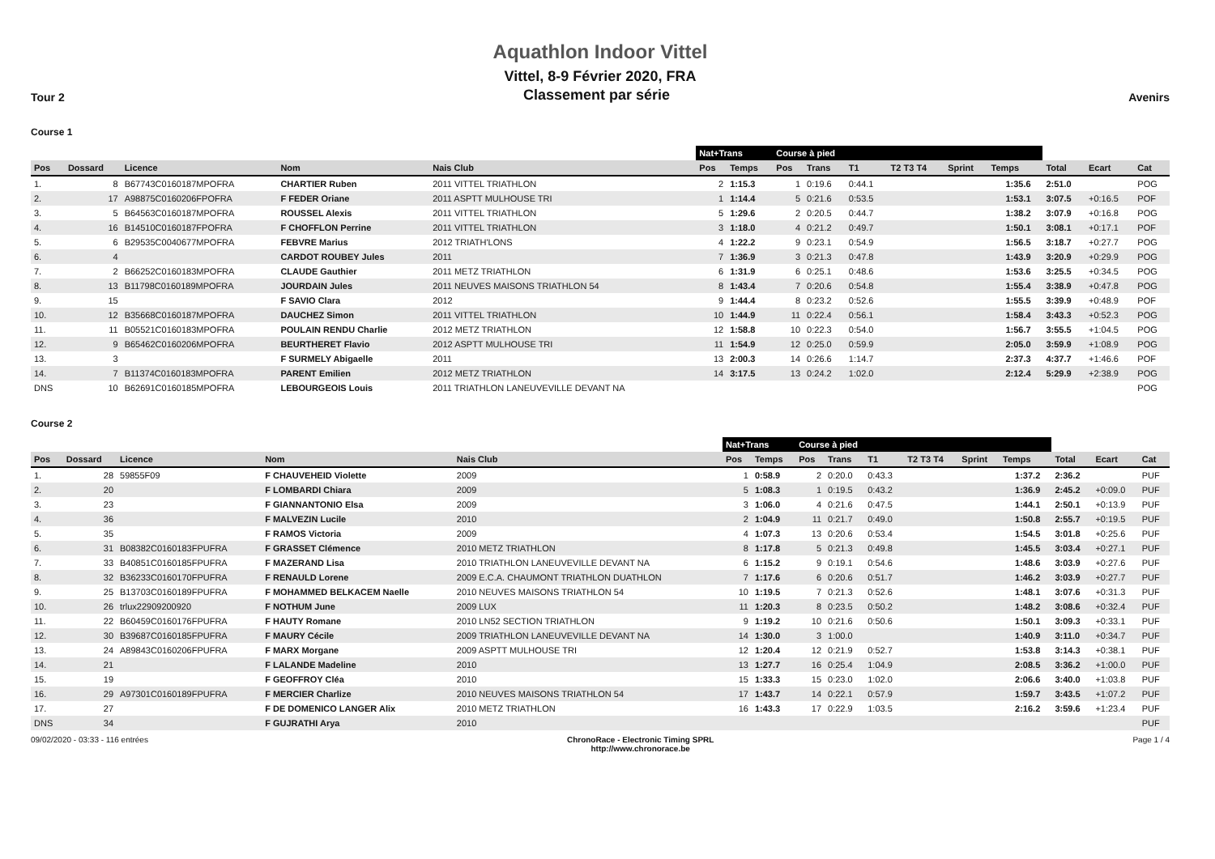Aquathlon Indoor Vittel
Vittel, 8-9 Février 2020, FRA
Tour 2
Classement par série
Avenirs
Course 1
| | | | | | Nat+Trans | | Course à pied | | | | | | | | | |
| --- | --- | --- | --- | --- | --- | --- | --- | --- | --- | --- | --- | --- | --- | --- | --- | --- |
| Pos | Dossard | Licence | Nom | Nais Club | Pos | Temps | Pos | Trans | T1 | T2 T3 T4 | Sprint | Temps | | Total | Ecart | Cat |
| 1. | 8 | B67743C0160187MPOFRA | CHARTIER Ruben | 2011 VITTEL TRIATHLON | 2 | 1:15.3 | 1 | 0:19.6 | 0:44.1 | | | 1:35.6 | | 2:51.0 | | POG |
| 2. | 17 | A98875C0160206FPOFRA | F FEDER Oriane | 2011 ASPTT MULHOUSE TRI | 1 | 1:14.4 | 5 | 0:21.6 | 0:53.5 | | | 1:53.1 | | 3:07.5 | +0:16.5 | POF |
| 3. | 5 | B64563C0160187MPOFRA | ROUSSEL Alexis | 2011 VITTEL TRIATHLON | 5 | 1:29.6 | 2 | 0:20.5 | 0:44.7 | | | 1:38.2 | | 3:07.9 | +0:16.8 | POG |
| 4. | 16 | B14510C0160187FPOFRA | F CHOFFLON Perrine | 2011 VITTEL TRIATHLON | 3 | 1:18.0 | 4 | 0:21.2 | 0:49.7 | | | 1:50.1 | | 3:08.1 | +0:17.1 | POF |
| 5. | 6 | B29535C0040677MPOFRA | FEBVRE Marius | 2012 TRIATH'LONS | 4 | 1:22.2 | 9 | 0:23.1 | 0:54.9 | | | 1:56.5 | | 3:18.7 | +0:27.7 | POG |
| 6. | 4 | | CARDOT ROUBEY Jules | 2011 | 7 | 1:36.9 | 3 | 0:21.3 | 0:47.8 | | | 1:43.9 | | 3:20.9 | +0:29.9 | POG |
| 7. | 2 | B66252C0160183MPOFRA | CLAUDE Gauthier | 2011 METZ TRIATHLON | 6 | 1:31.9 | 6 | 0:25.1 | 0:48.6 | | | 1:53.6 | | 3:25.5 | +0:34.5 | POG |
| 8. | 13 | B11798C0160189MPOFRA | JOURDAIN Jules | 2011 NEUVES MAISONS TRIATHLON 54 | 8 | 1:43.4 | 7 | 0:20.6 | 0:54.8 | | | 1:55.4 | | 3:38.9 | +0:47.8 | POG |
| 9. | 15 | | F SAVIO Clara | 2012 | 9 | 1:44.4 | 8 | 0:23.2 | 0:52.6 | | | 1:55.5 | | 3:39.9 | +0:48.9 | POF |
| 10. | 12 | B35668C0160187MPOFRA | DAUCHEZ Simon | 2011 VITTEL TRIATHLON | 10 | 1:44.9 | 11 | 0:22.4 | 0:56.1 | | | 1:58.4 | | 3:43.3 | +0:52.3 | POG |
| 11. | 11 | B05521C0160183MPOFRA | POULAIN RENDU Charlie | 2012 METZ TRIATHLON | 12 | 1:58.8 | 10 | 0:22.3 | 0:54.0 | | | 1:56.7 | | 3:55.5 | +1:04.5 | POG |
| 12. | 9 | B65462C0160206MPOFRA | BEURTHERET Flavio | 2012 ASPTT MULHOUSE TRI | 11 | 1:54.9 | 12 | 0:25.0 | 0:59.9 | | | 2:05.0 | | 3:59.9 | +1:08.9 | POG |
| 13. | 3 | | F SURMELY Abigaelle | 2011 | 13 | 2:00.3 | 14 | 0:26.6 | 1:14.7 | | | 2:37.3 | | 4:37.7 | +1:46.6 | POF |
| 14. | 7 | B11374C0160183MPOFRA | PARENT Emilien | 2012 METZ TRIATHLON | 14 | 3:17.5 | 13 | 0:24.2 | 1:02.0 | | | 2:12.4 | | 5:29.9 | +2:38.9 | POG |
| DNS | 10 | B62691C0160185MPOFRA | LEBOURGEOIS Louis | 2011 TRIATHLON LANEUVEVILLE DEVANT NA | | | | | | | | | | | | POG |
Course 2
| | | | | | Nat+Trans | | Course à pied | | | | | | | | | |
| --- | --- | --- | --- | --- | --- | --- | --- | --- | --- | --- | --- | --- | --- | --- | --- | --- |
| Pos | Dossard | Licence | Nom | Nais Club | Pos | Temps | Pos | Trans | T1 | T2 T3 T4 | Sprint | Temps | | Total | Ecart | Cat |
| 1. | 28 | 59855F09 | F CHAUVEHEID Violette | 2009 | 1 | 0:58.9 | 2 | 0:20.0 | 0:43.3 | | | 1:37.2 | | 2:36.2 | | PUF |
| 2. | 20 | | F LOMBARDI Chiara | 2009 | 5 | 1:08.3 | 1 | 0:19.5 | 0:43.2 | | | 1:36.9 | | 2:45.2 | +0:09.0 | PUF |
| 3. | 23 | | F GIANNANTONIO Elsa | 2009 | 3 | 1:06.0 | 4 | 0:21.6 | 0:47.5 | | | 1:44.1 | | 2:50.1 | +0:13.9 | PUF |
| 4. | 36 | | F MALVEZIN Lucile | 2010 | 2 | 1:04.9 | 11 | 0:21.7 | 0:49.0 | | | 1:50.8 | | 2:55.7 | +0:19.5 | PUF |
| 5. | 35 | | F RAMOS Victoria | 2009 | 4 | 1:07.3 | 13 | 0:20.6 | 0:53.4 | | | 1:54.5 | | 3:01.8 | +0:25.6 | PUF |
| 6. | 31 | B08382C0160183FPUFRA | F GRASSET Clémence | 2010 METZ TRIATHLON | 8 | 1:17.8 | 5 | 0:21.3 | 0:49.8 | | | 1:45.5 | | 3:03.4 | +0:27.1 | PUF |
| 7. | 33 | B40851C0160185FPUFRA | F MAZERAND Lisa | 2010 TRIATHLON LANEUVEVILLE DEVANT NA | 6 | 1:15.2 | 9 | 0:19.1 | 0:54.6 | | | 1:48.6 | | 3:03.9 | +0:27.6 | PUF |
| 8. | 32 | B36233C0160170FPUFRA | F RENAULD Lorene | 2009 E.C.A. CHAUMONT TRIATHLON DUATHLON | 7 | 1:17.6 | 6 | 0:20.6 | 0:51.7 | | | 1:46.2 | | 3:03.9 | +0:27.7 | PUF |
| 9. | 25 | B13703C0160189FPUFRA | F MOHAMMED BELKACEM Naelle | 2010 NEUVES MAISONS TRIATHLON 54 | 10 | 1:19.5 | 7 | 0:21.3 | 0:52.6 | | | 1:48.1 | | 3:07.6 | +0:31.3 | PUF |
| 10. | 26 | trlux22909200920 | F NOTHUM June | 2009 LUX | 11 | 1:20.3 | 8 | 0:23.5 | 0:50.2 | | | 1:48.2 | | 3:08.6 | +0:32.4 | PUF |
| 11. | 22 | B60459C0160176FPUFRA | F HAUTY Romane | 2010 LN52 SECTION TRIATHLON | 9 | 1:19.2 | 10 | 0:21.6 | 0:50.6 | | | 1:50.1 | | 3:09.3 | +0:33.1 | PUF |
| 12. | 30 | B39687C0160185FPUFRA | F MAURY Cécile | 2009 TRIATHLON LANEUVEVILLE DEVANT NA | 14 | 1:30.0 | 3 | 1:00.0 | | | | 1:40.9 | | 3:11.0 | +0:34.7 | PUF |
| 13. | 24 | A89843C0160206FPUFRA | F MARX Morgane | 2009 ASPTT MULHOUSE TRI | 12 | 1:20.4 | 12 | 0:21.9 | 0:52.7 | | | 1:53.8 | | 3:14.3 | +0:38.1 | PUF |
| 14. | 21 | | F LALANDE Madeline | 2010 | 13 | 1:27.7 | 16 | 0:25.4 | 1:04.9 | | | 2:08.5 | | 3:36.2 | +1:00.0 | PUF |
| 15. | 19 | | F GEOFFROY Cléa | 2010 | 15 | 1:33.3 | 15 | 0:23.0 | 1:02.0 | | | 2:06.6 | | 3:40.0 | +1:03.8 | PUF |
| 16. | 29 | A97301C0160189FPUFRA | F MERCIER Charlize | 2010 NEUVES MAISONS TRIATHLON 54 | 17 | 1:43.7 | 14 | 0:22.1 | 0:57.9 | | | 1:59.7 | | 3:43.5 | +1:07.2 | PUF |
| 17. | 27 | | F DE DOMENICO LANGER Alix | 2010 METZ TRIATHLON | 16 | 1:43.3 | 17 | 0:22.9 | 1:03.5 | | | 2:16.2 | | 3:59.6 | +1:23.4 | PUF |
| DNS | 34 | | F GUJRATHI Arya | 2010 | | | | | | | | | | | | PUF |
09/02/2020 - 03:33 - 116 entrées
ChronoRace - Electronic Timing SPRL
http://www.chronorace.be
Page 1 / 4